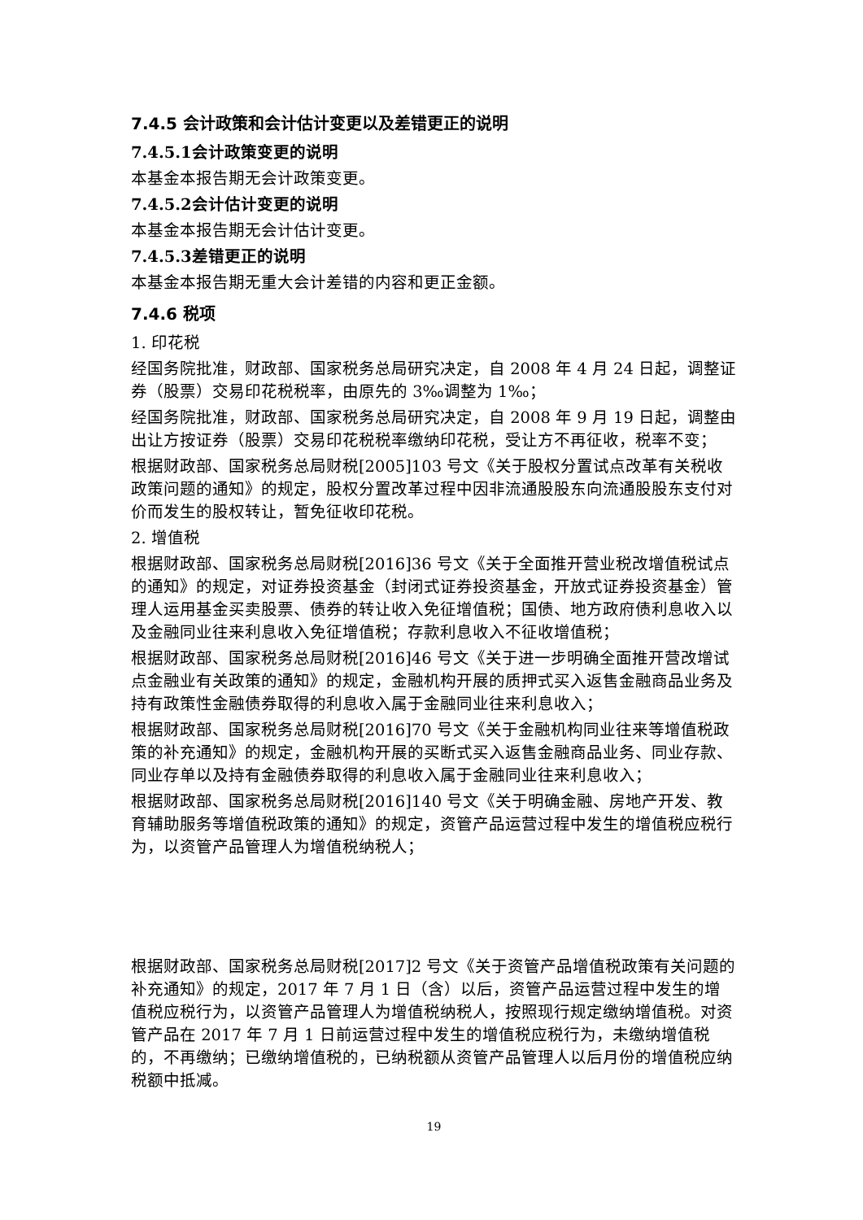7.4.5 会计政策和会计估计变更以及差错更正的说明
7.4.5.1会计政策变更的说明
本基金本报告期无会计政策变更。
7.4.5.2会计估计变更的说明
本基金本报告期无会计估计变更。
7.4.5.3差错更正的说明
本基金本报告期无重大会计差错的内容和更正金额。
7.4.6 税项
1. 印花税
经国务院批准，财政部、国家税务总局研究决定，自 2008 年 4 月 24 日起，调整证券（股票）交易印花税税率，由原先的 3‰调整为 1‰；
经国务院批准，财政部、国家税务总局研究决定，自 2008 年 9 月 19 日起，调整由出让方按证券（股票）交易印花税税率缴纳印花税，受让方不再征收，税率不变；
根据财政部、国家税务总局财税[2005]103 号文《关于股权分置试点改革有关税收政策问题的通知》的规定，股权分置改革过程中因非流通股股东向流通股股东支付对价而发生的股权转让，暂免征收印花税。
2. 增值税
根据财政部、国家税务总局财税[2016]36 号文《关于全面推开营业税改增值税试点的通知》的规定，对证券投资基金（封闭式证券投资基金，开放式证券投资基金）管理人运用基金买卖股票、债券的转让收入免征增值税；国债、地方政府债利息收入以及金融同业往来利息收入免征增值税；存款利息收入不征收增值税；
根据财政部、国家税务总局财税[2016]46 号文《关于进一步明确全面推开营改增试点金融业有关政策的通知》的规定，金融机构开展的质押式买入返售金融商品业务及持有政策性金融债券取得的利息收入属于金融同业往来利息收入；
根据财政部、国家税务总局财税[2016]70 号文《关于金融机构同业往来等增值税政策的补充通知》的规定，金融机构开展的买断式买入返售金融商品业务、同业存款、同业存单以及持有金融债券取得的利息收入属于金融同业往来利息收入；
根据财政部、国家税务总局财税[2016]140 号文《关于明确金融、房地产开发、教育辅助服务等增值税政策的通知》的规定，资管产品运营过程中发生的增值税应税行为，以资管产品管理人为增值税纳税人；
根据财政部、国家税务总局财税[2017]2 号文《关于资管产品增值税政策有关问题的补充通知》的规定，2017 年 7 月 1 日（含）以后，资管产品运营过程中发生的增值税应税行为，以资管产品管理人为增值税纳税人，按照现行规定缴纳增值税。对资管产品在 2017 年 7 月 1 日前运营过程中发生的增值税应税行为，未缴纳增值税的，不再缴纳；已缴纳增值税的，已纳税额从资管产品管理人以后月份的增值税应纳税额中抵减。
19